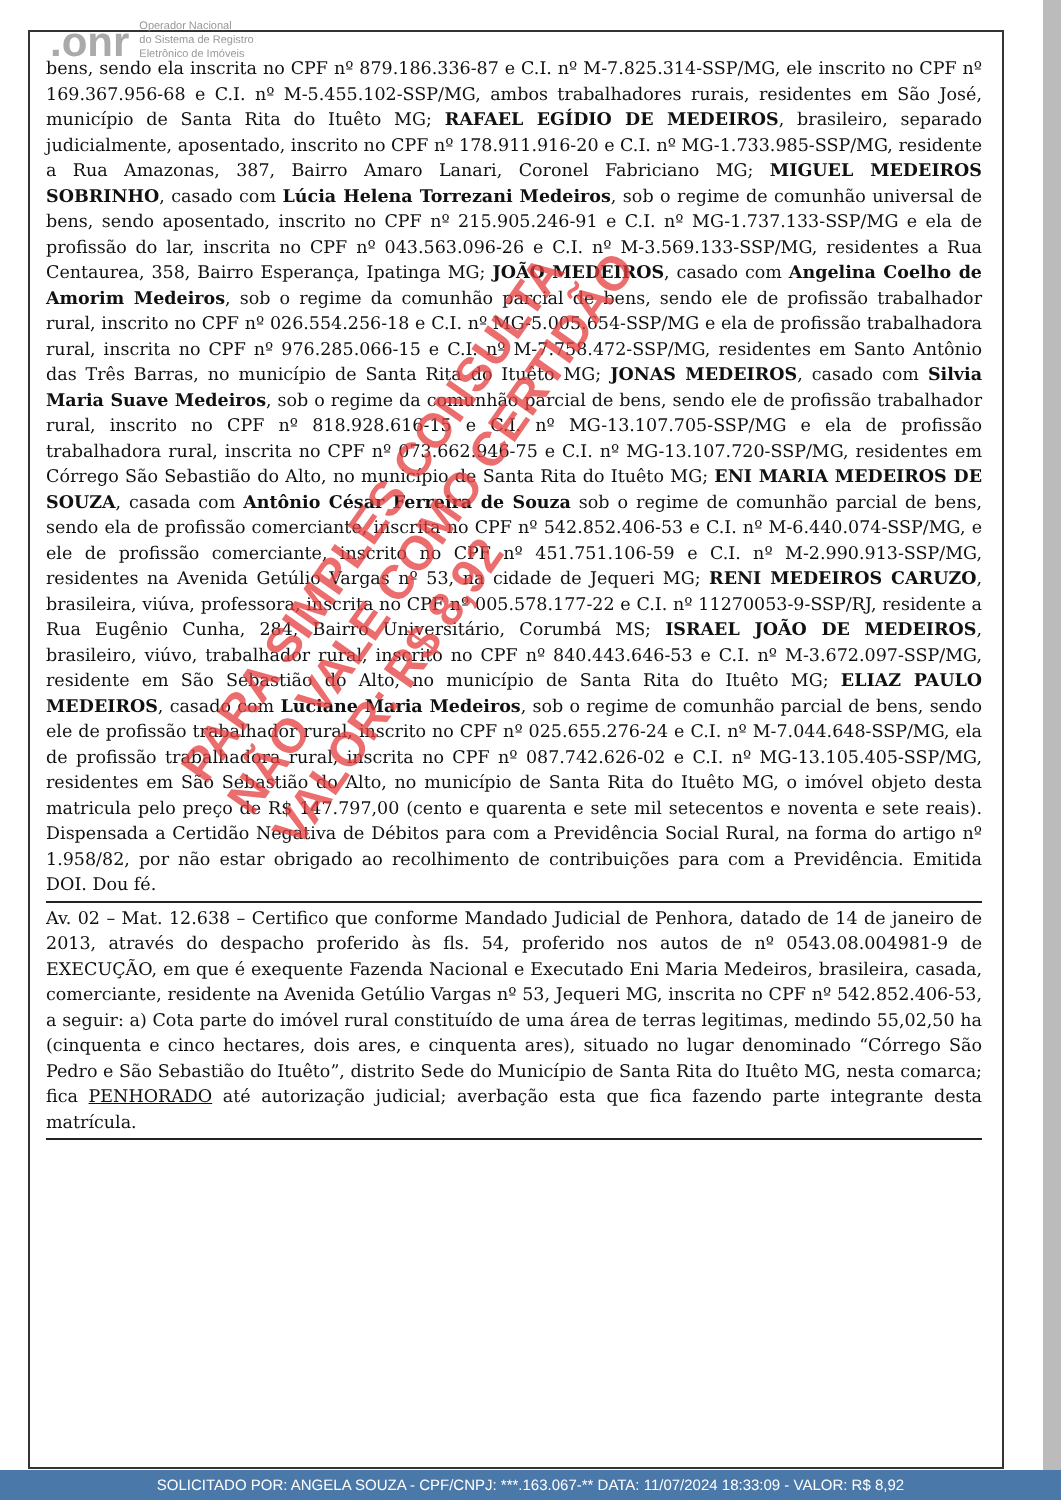.onr Operador Nacional
do Sistema de Registro
Eletrônico de Imóveis
bens, sendo ela inscrita no CPF nº 879.186.336-87 e C.I. nº M-7.825.314-SSP/MG, ele inscrito no CPF nº 169.367.956-68 e C.I. nº M-5.455.102-SSP/MG, ambos trabalhadores rurais, residentes em São José, município de Santa Rita do Ituêto MG; RAFAEL EGÍDIO DE MEDEIROS, brasileiro, separado judicialmente, aposentado, inscrito no CPF nº 178.911.916-20 e C.I. nº MG-1.733.985-SSP/MG, residente a Rua Amazonas, 387, Bairro Amaro Lanari, Coronel Fabriciano MG; MIGUEL MEDEIROS SOBRINHO, casado com Lúcia Helena Torrezani Medeiros, sob o regime de comunhão universal de bens, sendo aposentado, inscrito no CPF nº 215.905.246-91 e C.I. nº MG-1.737.133-SSP/MG e ela de profissão do lar, inscrita no CPF nº 043.563.096-26 e C.I. nº M-3.569.133-SSP/MG, residentes a Rua Centaurea, 358, Bairro Esperança, Ipatinga MG; JOÃO MEDEIROS, casado com Angelina Coelho de Amorim Medeiros, sob o regime da comunhão parcial de bens, sendo ele de profissão trabalhador rural, inscrito no CPF nº 026.554.256-18 e C.I. nº MG-5.005.654-SSP/MG e ela de profissão trabalhadora rural, inscrita no CPF nº 976.285.066-15 e C.I. nº M-7.758.472-SSP/MG, residentes em Santo Antônio das Três Barras, no município de Santa Rita do Ituêto MG; JONAS MEDEIROS, casado com Silvia Maria Suave Medeiros, sob o regime da comunhão parcial de bens, sendo ele de profissão trabalhador rural, inscrito no CPF nº 818.928.616-15 e C.I. nº MG-13.107.705-SSP/MG e ela de profissão trabalhadora rural, inscrita no CPF nº 073.662.946-75 e C.I. nº MG-13.107.720-SSP/MG, residentes em Córrego São Sebastião do Alto, no município de Santa Rita do Ituêto MG; ENI MARIA MEDEIROS DE SOUZA, casada com Antônio César Ferreira de Souza sob o regime de comunhão parcial de bens, sendo ela de profissão comerciante, inscrita no CPF nº 542.852.406-53 e C.I. nº M-6.440.074-SSP/MG, e ele de profissão comerciante, inscrito no CPF nº 451.751.106-59 e C.I. nº M-2.990.913-SSP/MG, residentes na Avenida Getúlio Vargas nº 53, na cidade de Jequeri MG; RENI MEDEIROS CARUZO, brasileira, viúva, professora, inscrita no CPF nº 005.578.177-22 e C.I. nº 11270053-9-SSP/RJ, residente a Rua Eugênio Cunha, 284, Bairro Universitário, Corumbá MS; ISRAEL JOÃO DE MEDEIROS, brasileiro, viúvo, trabalhador rural, inscrito no CPF nº 840.443.646-53 e C.I. nº M-3.672.097-SSP/MG, residente em São Sebastião do Alto, no município de Santa Rita do Ituêto MG; ELIAZ PAULO MEDEIROS, casado com Luciane Maria Medeiros, sob o regime de comunhão parcial de bens, sendo ele de profissão trabalhador rural, inscrito no CPF nº 025.655.276-24 e C.I. nº M-7.044.648-SSP/MG, ela de profissão trabalhadora rural, inscrita no CPF nº 087.742.626-02 e C.I. nº MG-13.105.405-SSP/MG, residentes em São Sebastião do Alto, no município de Santa Rita do Ituêto MG, o imóvel objeto desta matricula pelo preço de R$ 147.797,00 (cento e quarenta e sete mil setecentos e noventa e sete reais). Dispensada a Certidão Negativa de Débitos para com a Previdência Social Rural, na forma do artigo nº 1.958/82, por não estar obrigado ao recolhimento de contribuições para com a Previdência. Emitida DOI. Dou fé.
Av. 02 – Mat. 12.638 – Certifico que conforme Mandado Judicial de Penhora, datado de 14 de janeiro de 2013, através do despacho proferido às fls. 54, proferido nos autos de nº 0543.08.004981-9 de EXECUÇÃO, em que é exequente Fazenda Nacional e Executado Eni Maria Medeiros, brasileira, casada, comerciante, residente na Avenida Getúlio Vargas nº 53, Jequeri MG, inscrita no CPF nº 542.852.406-53, a seguir: a) Cota parte do imóvel rural constituído de uma área de terras legitimas, medindo 55,02,50 ha (cinquenta e cinco hectares, dois ares, e cinquenta ares), situado no lugar denominado “Córrego São Pedro e São Sebastião do Ituêto”, distrito Sede do Município de Santa Rita do Ituêto MG, nesta comarca; fica PENHORADO até autorização judicial; averbação esta que fica fazendo parte integrante desta matrícula.
PARA SIMPLES CONSULTA
NÃO VALE COMO CERTIDÃO
VALOR: R$ 8,92
SOLICITADO POR: ANGELA SOUZA - CPF/CNPJ: ***.163.067-** DATA: 11/07/2024 18:33:09 - VALOR: R$ 8,92